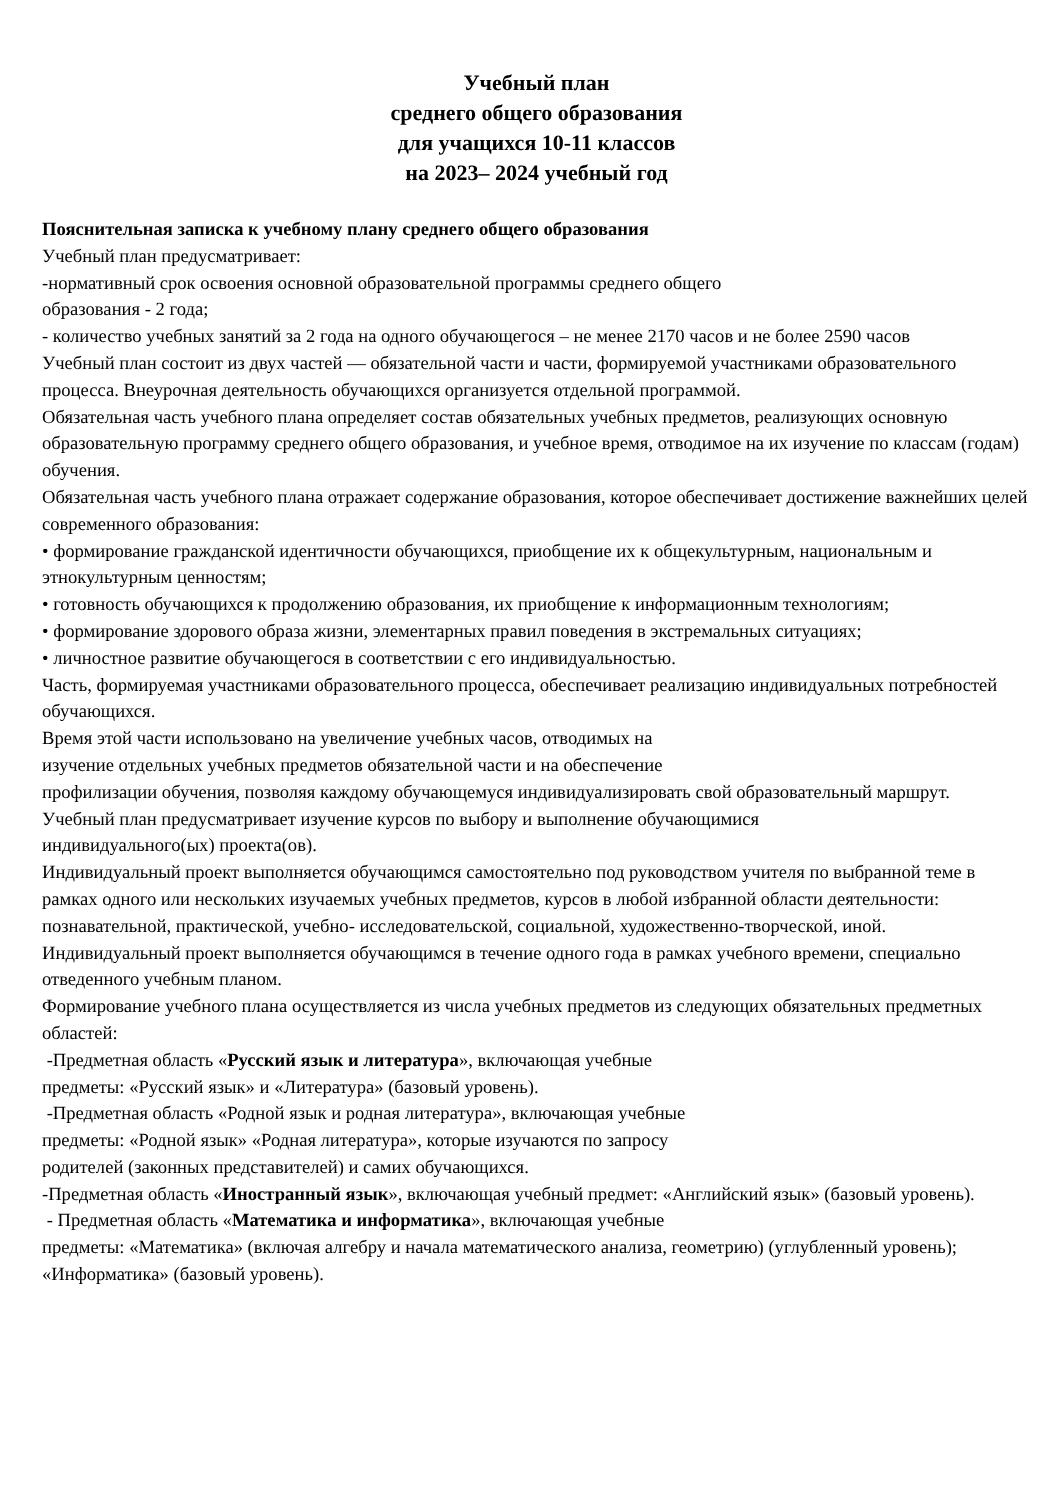Учебный план
среднего общего образования
для учащихся 10-11 классов
на 2023– 2024 учебный год
Пояснительная записка к учебному плану среднего общего образования
Учебный план предусматривает:
-нормативный срок освоения основной образовательной программы среднего общего
образования - 2 года;
- количество учебных занятий за 2 года на одного обучающегося – не менее 2170 часов и не более 2590 часов
Учебный план состоит из двух частей — обязательной части и части, формируемой участниками образовательного процесса. Внеурочная деятельность обучающихся организуется отдельной программой.
Обязательная часть учебного плана определяет состав обязательных учебных предметов, реализующих основную образовательную программу среднего общего образования, и учебное время, отводимое на их изучение по классам (годам) обучения.
Обязательная часть учебного плана отражает содержание образования, которое обеспечивает достижение важнейших целей современного образования:
• формирование гражданской идентичности обучающихся, приобщение их к общекультурным, национальным и этнокультурным ценностям;
• готовность обучающихся к продолжению образования, их приобщение к информационным технологиям;
• формирование здорового образа жизни, элементарных правил поведения в экстремальных ситуациях;
• личностное развитие обучающегося в соответствии с его индивидуальностью.
Часть, формируемая участниками образовательного процесса, обеспечивает реализацию индивидуальных потребностей обучающихся.
Время этой части использовано на увеличение учебных часов, отводимых на
изучение отдельных учебных предметов обязательной части и на обеспечение
профилизации обучения, позволяя каждому обучающемуся индивидуализировать свой образовательный маршрут.
Учебный план предусматривает изучение курсов по выбору и выполнение обучающимися
индивидуального(ых) проекта(ов).
Индивидуальный проект выполняется обучающимся самостоятельно под руководством учителя по выбранной теме в рамках одного или нескольких изучаемых учебных предметов, курсов в любой избранной области деятельности: познавательной, практической, учебно- исследовательской, социальной, художественно-творческой, иной.
Индивидуальный проект выполняется обучающимся в течение одного года в рамках учебного времени, специально отведенного учебным планом.
Формирование учебного плана осуществляется из числа учебных предметов из следующих обязательных предметных областей:
-Предметная область «Русский язык и литература», включающая учебные
предметы: «Русский язык» и «Литература» (базовый уровень).
-Предметная область «Родной язык и родная литература», включающая учебные
предметы: «Родной язык» «Родная литература», которые изучаются по запросу
родителей (законных представителей) и самих обучающихся.
-Предметная область «Иностранный язык», включающая учебный предмет: «Английский язык» (базовый уровень).
- Предметная область «Математика и информатика», включающая учебные
предметы: «Математика» (включая алгебру и начала математического анализа, геометрию) (углубленный уровень); «Информатика» (базовый уровень).